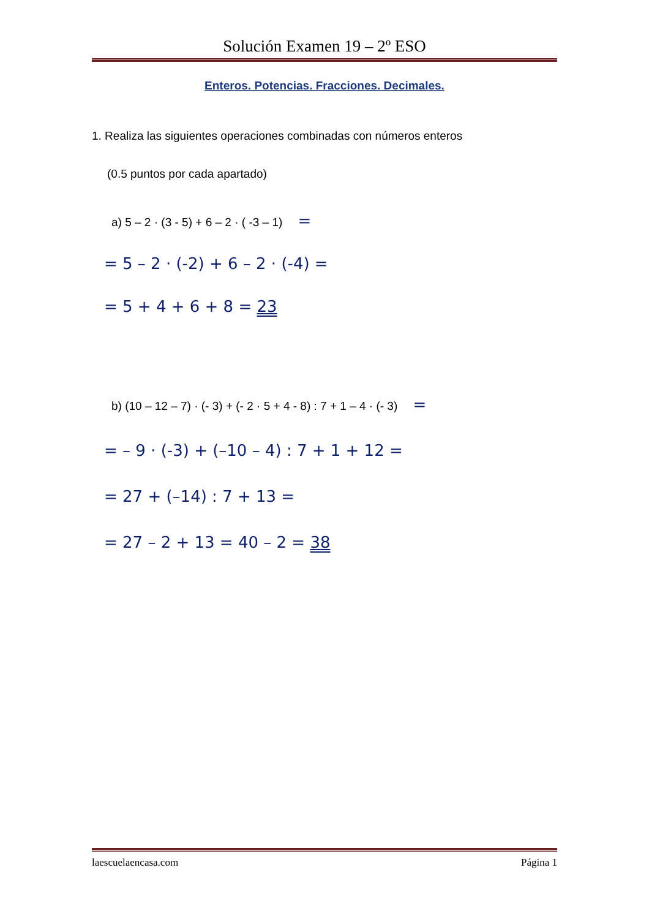Solución Examen 19 – 2º ESO
Enteros. Potencias. Fracciones. Decimales.
1. Realiza las siguientes operaciones combinadas con números enteros
(0.5 puntos por cada apartado)
a) 5 – 2 · (3 - 5) + 6 – 2 · ( -3 – 1) =
= 5 – 2 · (-2) + 6 – 2 · (-4) =
= 5 + 4 + 6 + 8 = 23
b) (10 – 12 – 7) · (- 3) + (- 2 · 5 + 4 - 8) : 7 + 1 – 4 · (- 3) =
= – 9 · (-3) + (–10 – 4) : 7 + 1 + 12 =
= 27 + (–14) : 7 + 13 =
= 27 – 2 + 13 = 40 – 2 = 38
laescuelaencasa.com Página 1